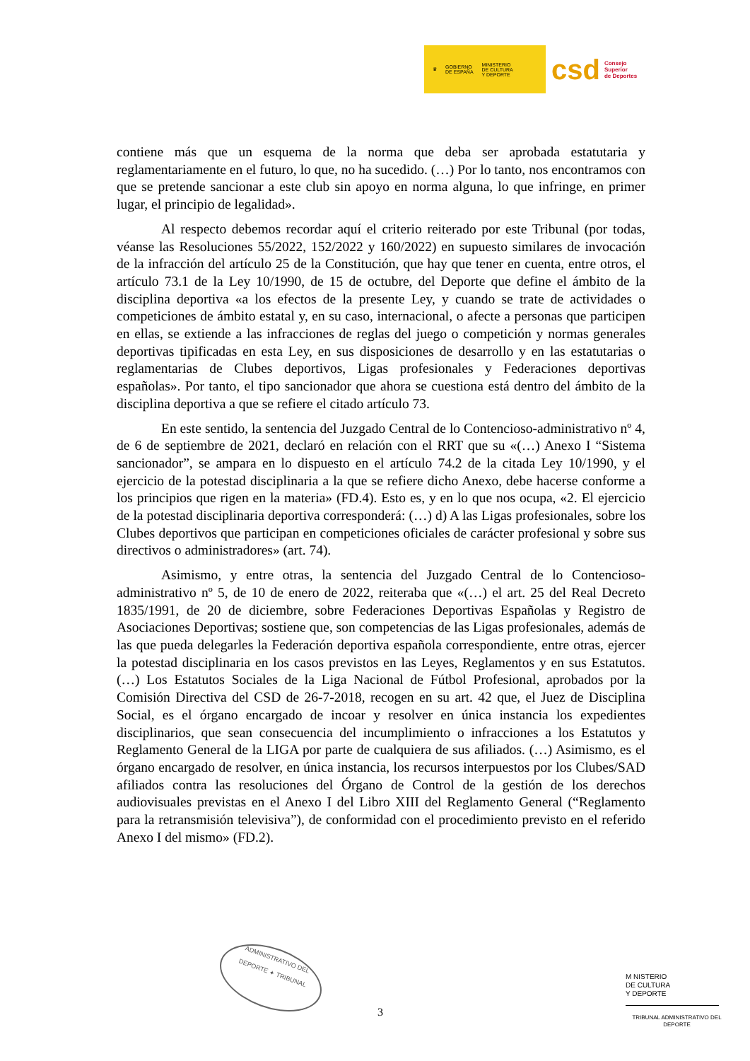♛ GOBIERNO
DE ESPAÑA MINISTERIO
DE CULTURA
Y DEPORTE
csd Consejo
Superior
de Deportes
contiene más que un esquema de la norma que deba ser aprobada estatutaria y reglamentariamente en el futuro, lo que, no ha sucedido. (…) Por lo tanto, nos encontramos con que se pretende sancionar a este club sin apoyo en norma alguna, lo que infringe, en primer lugar, el principio de legalidad».
Al respecto debemos recordar aquí el criterio reiterado por este Tribunal (por todas, véanse las Resoluciones 55/2022, 152/2022 y 160/2022) en supuesto similares de invocación de la infracción del artículo 25 de la Constitución, que hay que tener en cuenta, entre otros, el artículo 73.1 de la Ley 10/1990, de 15 de octubre, del Deporte que define el ámbito de la disciplina deportiva «a los efectos de la presente Ley, y cuando se trate de actividades o competiciones de ámbito estatal y, en su caso, internacional, o afecte a personas que participen en ellas, se extiende a las infracciones de reglas del juego o competición y normas generales deportivas tipificadas en esta Ley, en sus disposiciones de desarrollo y en las estatutarias o reglamentarias de Clubes deportivos, Ligas profesionales y Federaciones deportivas españolas». Por tanto, el tipo sancionador que ahora se cuestiona está dentro del ámbito de la disciplina deportiva a que se refiere el citado artículo 73.
En este sentido, la sentencia del Juzgado Central de lo Contencioso-administrativo nº 4, de 6 de septiembre de 2021, declaró en relación con el RRT que su «(…) Anexo I “Sistema sancionador”, se ampara en lo dispuesto en el artículo 74.2 de la citada Ley 10/1990, y el ejercicio de la potestad disciplinaria a la que se refiere dicho Anexo, debe hacerse conforme a los principios que rigen en la materia» (FD.4). Esto es, y en lo que nos ocupa, «2. El ejercicio de la potestad disciplinaria deportiva corresponderá: (…) d) A las Ligas profesionales, sobre los Clubes deportivos que participan en competiciones oficiales de carácter profesional y sobre sus directivos o administradores» (art. 74).
Asimismo, y entre otras, la sentencia del Juzgado Central de lo Contencioso-administrativo nº 5, de 10 de enero de 2022, reiteraba que «(…) el art. 25 del Real Decreto 1835/1991, de 20 de diciembre, sobre Federaciones Deportivas Españolas y Registro de Asociaciones Deportivas; sostiene que, son competencias de las Ligas profesionales, además de las que pueda delegarles la Federación deportiva española correspondiente, entre otras, ejercer la potestad disciplinaria en los casos previstos en las Leyes, Reglamentos y en sus Estatutos. (…) Los Estatutos Sociales de la Liga Nacional de Fútbol Profesional, aprobados por la Comisión Directiva del CSD de 26-7-2018, recogen en su art. 42 que, el Juez de Disciplina Social, es el órgano encargado de incoar y resolver en única instancia los expedientes disciplinarios, que sean consecuencia del incumplimiento o infracciones a los Estatutos y Reglamento General de la LIGA por parte de cualquiera de sus afiliados. (…) Asimismo, es el órgano encargado de resolver, en única instancia, los recursos interpuestos por los Clubes/SAD afiliados contra las resoluciones del Órgano de Control de la gestión de los derechos audiovisuales previstas en el Anexo I del Libro XIII del Reglamento General (“Reglamento para la retransmisión televisiva”), de conformidad con el procedimiento previsto en el referido Anexo I del mismo» (FD.2).
ADMINISTRATIVO DEL
DEPORTE ✦ TRIBUNAL
3
M NISTERIO
DE CULTURA
Y DEPORTE
TRIBUNAL ADMINISTRATIVO DEL DEPORTE